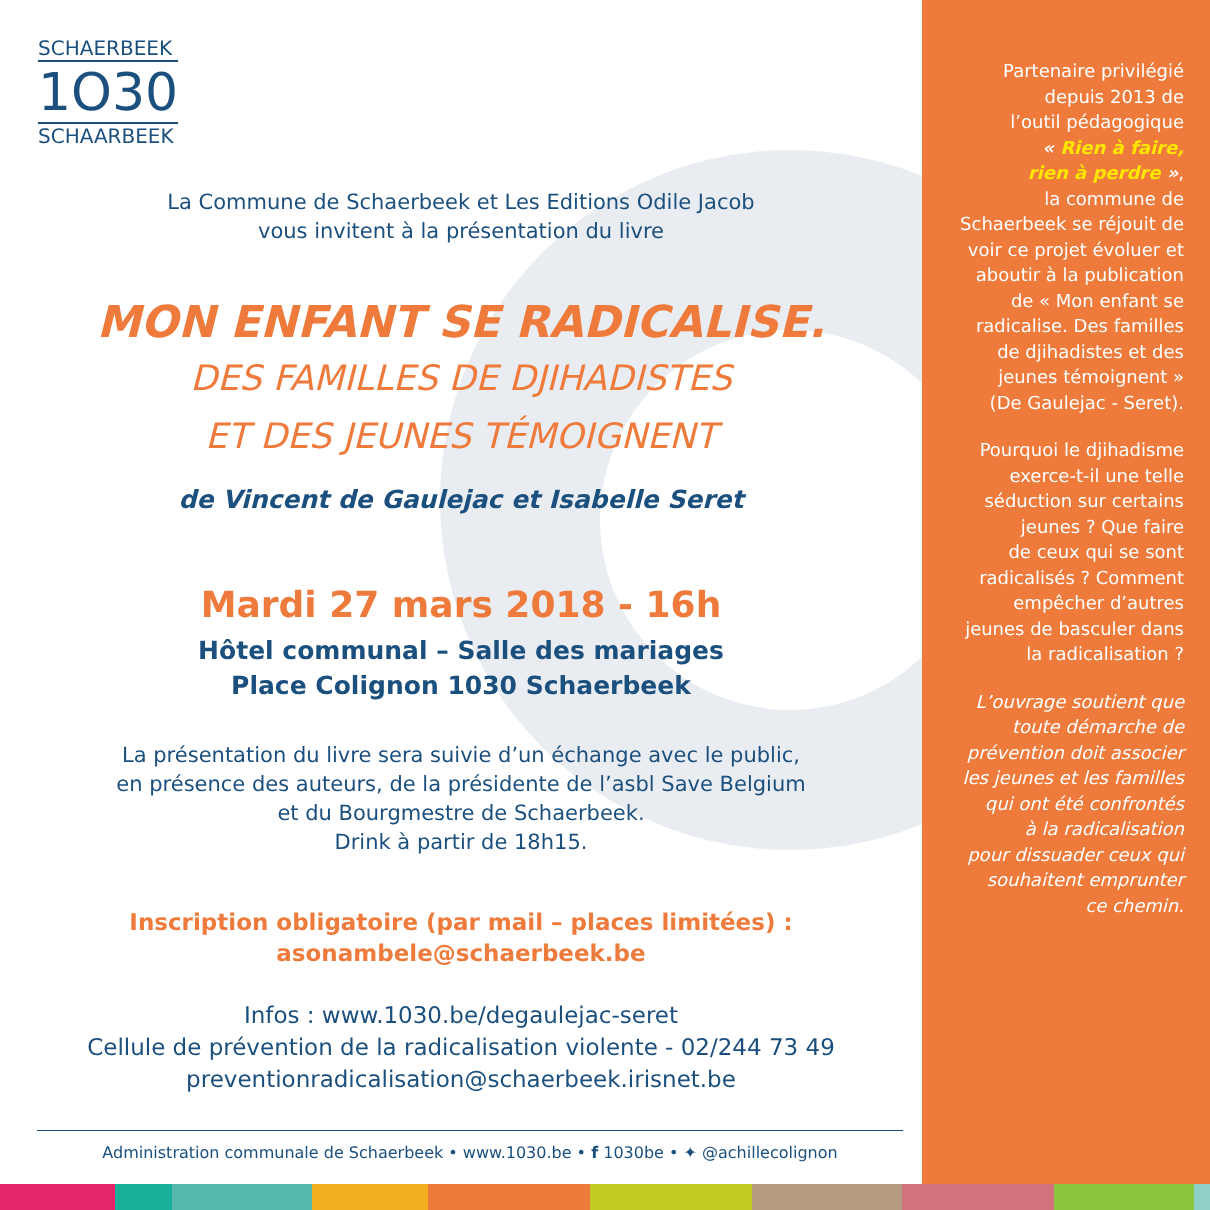SCHAERBEEK
1O30
SCHAARBEEK
La Commune de Schaerbeek et Les Editions Odile Jacob
vous invitent à la présentation du livre
MON ENFANT SE RADICALISE.
DES FAMILLES DE DJIHADISTES
ET DES JEUNES TÉMOIGNENT
de Vincent de Gaulejac et Isabelle Seret
Mardi 27 mars 2018 - 16h
Hôtel communal – Salle des mariages
Place Colignon 1030 Schaerbeek
La présentation du livre sera suivie d’un échange avec le public,
en présence des auteurs, de la présidente de l’asbl Save Belgium
et du Bourgmestre de Schaerbeek.
Drink à partir de 18h15.
Inscription obligatoire (par mail – places limitées) :
asonambele@schaerbeek.be
Infos : www.1030.be/degaulejac-seret
Cellule de prévention de la radicalisation violente - 02/244 73 49
preventionradicalisation@schaerbeek.irisnet.be
Administration communale de Schaerbeek • www.1030.be • f 1030be • ✦ @achillecolignon
Partenaire privilégié
depuis 2013 de
l’outil pédagogique
« Rien à faire,
rien à perdre »,
la commune de
Schaerbeek se réjouit de
voir ce projet évoluer et
aboutir à la publication
de « Mon enfant se
radicalise. Des familles
de djihadistes et des
jeunes témoignent »
(De Gaulejac - Seret).
Pourquoi le djihadisme
exerce-t-il une telle
séduction sur certains
jeunes ? Que faire
de ceux qui se sont
radicalisés ? Comment
empêcher d’autres
jeunes de basculer dans
la radicalisation ?
L’ouvrage soutient que
toute démarche de
prévention doit associer
les jeunes et les familles
qui ont été confrontés
à la radicalisation
pour dissuader ceux qui
souhaitent emprunter
ce chemin.